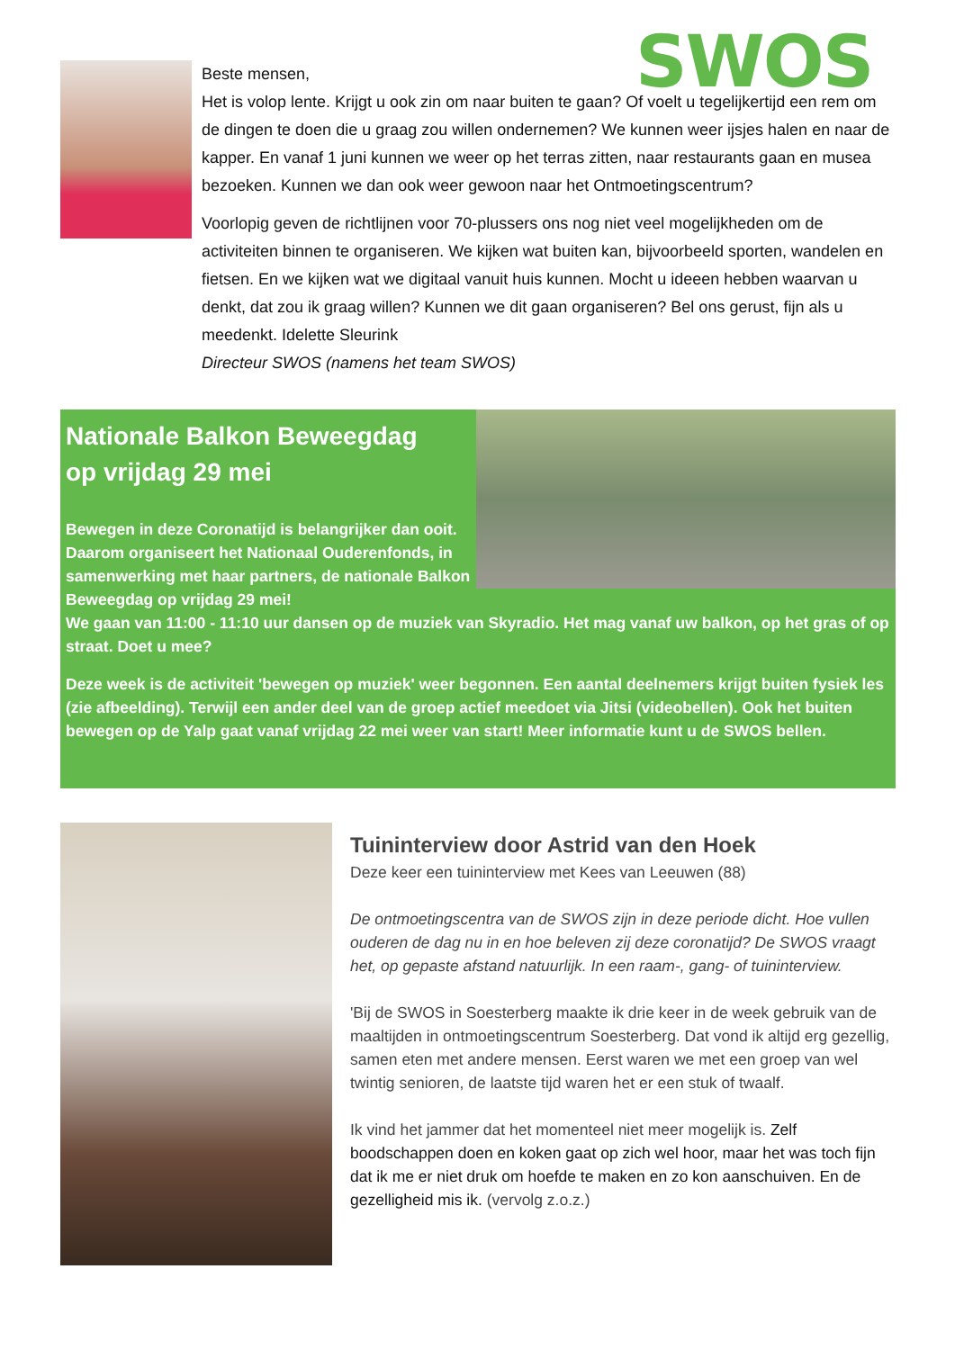SWOS
Beste mensen,
Het is volop lente. Krijgt u ook zin om naar buiten te gaan? Of voelt u tegelijkertijd een rem om de dingen te doen die u graag zou willen ondernemen? We kunnen weer ijsjes halen en naar de kapper. En vanaf 1 juni kunnen we weer op het terras zitten, naar restaurants gaan en musea bezoeken. Kunnen we dan ook weer gewoon naar het Ontmoetingscentrum?
Voorlopig geven de richtlijnen voor 70-plussers ons nog niet veel mogelijkheden om de activiteiten binnen te organiseren. We kijken wat buiten kan, bijvoorbeeld sporten, wandelen en fietsen. En we kijken wat we digitaal vanuit huis kunnen. Mocht u ideeen hebben waarvan u denkt, dat zou ik graag willen? Kunnen we dit gaan organiseren? Bel ons gerust, fijn als u meedenkt. Idelette Sleurink
Directeur SWOS (namens het team SWOS)
Nationale Balkon Beweegdag
op vrijdag 29 mei
Bewegen in deze Coronatijd is belangrijker dan ooit. Daarom organiseert het Nationaal Ouderenfonds, in samenwerking met haar partners, de nationale Balkon Beweegdag op vrijdag 29 mei!
We gaan van 11:00 - 11:10 uur dansen op de muziek van Skyradio. Het mag vanaf uw balkon, op het gras of op straat. Doet u mee?
Deze week is de activiteit 'bewegen op muziek' weer begonnen. Een aantal deelnemers krijgt buiten fysiek les (zie afbeelding). Terwijl een ander deel van de groep actief meedoet via Jitsi (videobellen). Ook het buiten bewegen op de Yalp gaat vanaf vrijdag 22 mei weer van start! Meer informatie kunt u de SWOS bellen.
Tuininterview door Astrid van den Hoek
Deze keer een tuininterview met Kees van Leeuwen (88)
De ontmoetingscentra van de SWOS zijn in deze periode dicht. Hoe vullen ouderen de dag nu in en hoe beleven zij deze coronatijd? De SWOS vraagt het, op gepaste afstand natuurlijk. In een raam-, gang- of tuininterview.
'Bij de SWOS in Soesterberg maakte ik drie keer in de week gebruik van de maaltijden in ontmoetingscentrum Soesterberg. Dat vond ik altijd erg gezellig, samen eten met andere mensen. Eerst waren we met een groep van wel twintig senioren, de laatste tijd waren het er een stuk of twaalf.
Ik vind het jammer dat het momenteel niet meer mogelijk is. Zelf boodschappen doen en koken gaat op zich wel hoor, maar het was toch fijn dat ik me er niet druk om hoefde te maken en zo kon aanschuiven. En de gezelligheid mis ik. (vervolg z.o.z.)